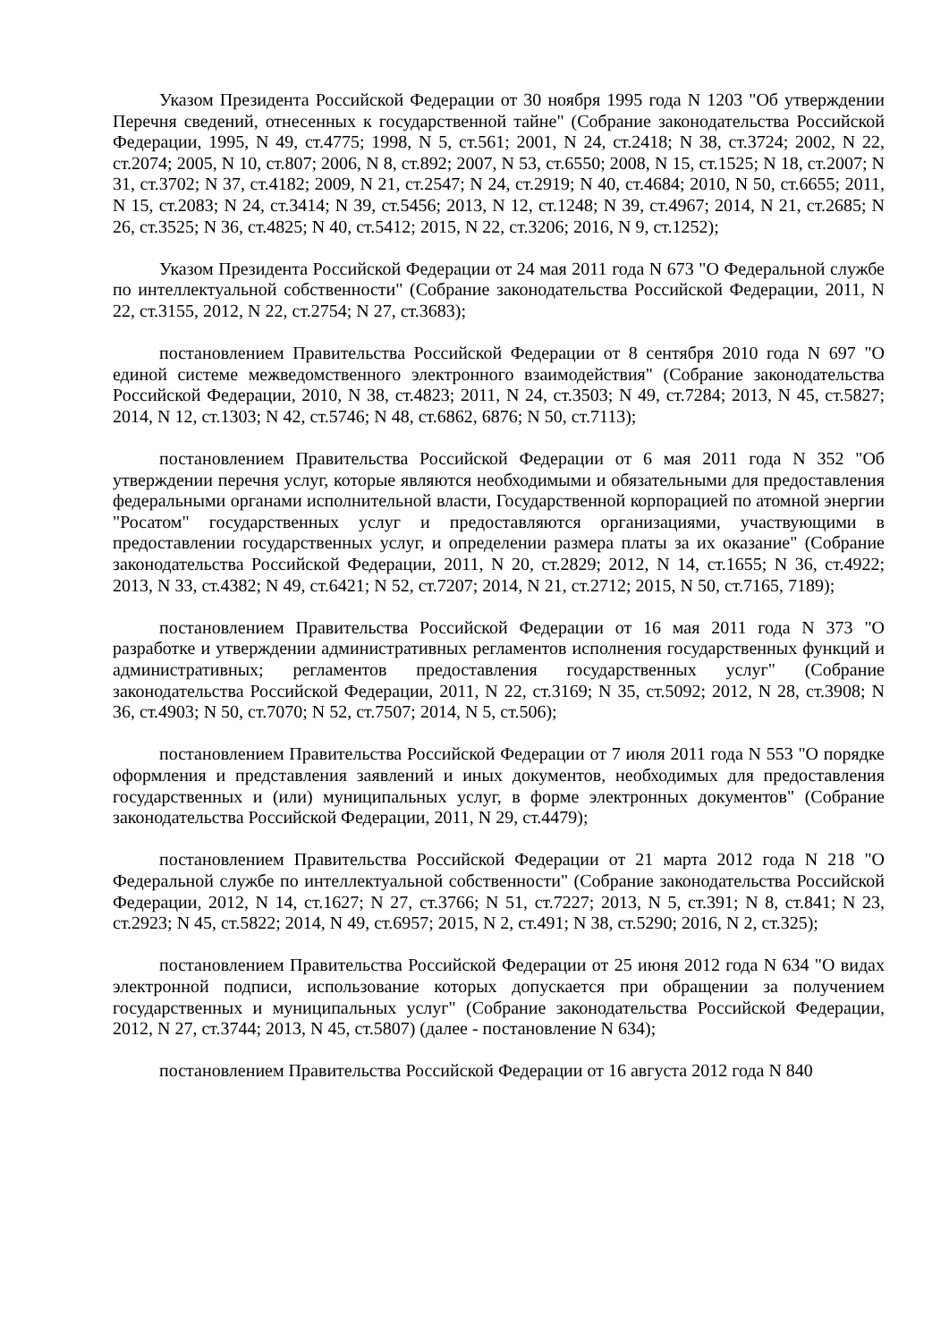Указом Президента Российской Федерации от 30 ноября 1995 года N 1203 "Об утверждении Перечня сведений, отнесенных к государственной тайне" (Собрание законодательства Российской Федерации, 1995, N 49, ст.4775; 1998, N 5, ст.561; 2001, N 24, ст.2418; N 38, ст.3724; 2002, N 22, ст.2074; 2005, N 10, ст.807; 2006, N 8, ст.892; 2007, N 53, ст.6550; 2008, N 15, ст.1525; N 18, ст.2007; N 31, ст.3702; N 37, ст.4182; 2009, N 21, ст.2547; N 24, ст.2919; N 40, ст.4684; 2010, N 50, ст.6655; 2011, N 15, ст.2083; N 24, ст.3414; N 39, ст.5456; 2013, N 12, ст.1248; N 39, ст.4967; 2014, N 21, ст.2685; N 26, ст.3525; N 36, ст.4825; N 40, ст.5412; 2015, N 22, ст.3206; 2016, N 9, ст.1252);
Указом Президента Российской Федерации от 24 мая 2011 года N 673 "О Федеральной службе по интеллектуальной собственности" (Собрание законодательства Российской Федерации, 2011, N 22, ст.3155, 2012, N 22, ст.2754; N 27, ст.3683);
постановлением Правительства Российской Федерации от 8 сентября 2010 года N 697 "О единой системе межведомственного электронного взаимодействия" (Собрание законодательства Российской Федерации, 2010, N 38, ст.4823; 2011, N 24, ст.3503; N 49, ст.7284; 2013, N 45, ст.5827; 2014, N 12, ст.1303; N 42, ст.5746; N 48, ст.6862, 6876; N 50, ст.7113);
постановлением Правительства Российской Федерации от 6 мая 2011 года N 352 "Об утверждении перечня услуг, которые являются необходимыми и обязательными для предоставления федеральными органами исполнительной власти, Государственной корпорацией по атомной энергии "Росатом" государственных услуг и предоставляются организациями, участвующими в предоставлении государственных услуг, и определении размера платы за их оказание" (Собрание законодательства Российской Федерации, 2011, N 20, ст.2829; 2012, N 14, ст.1655; N 36, ст.4922; 2013, N 33, ст.4382; N 49, ст.6421; N 52, ст.7207; 2014, N 21, ст.2712; 2015, N 50, ст.7165, 7189);
постановлением Правительства Российской Федерации от 16 мая 2011 года N 373 "О разработке и утверждении административных регламентов исполнения государственных функций и административных; регламентов предоставления государственных услуг" (Собрание законодательства Российской Федерации, 2011, N 22, ст.3169; N 35, ст.5092; 2012, N 28, ст.3908; N 36, ст.4903; N 50, ст.7070; N 52, ст.7507; 2014, N 5, ст.506);
постановлением Правительства Российской Федерации от 7 июля 2011 года N 553 "О порядке оформления и представления заявлений и иных документов, необходимых для предоставления государственных и (или) муниципальных услуг, в форме электронных документов" (Собрание законодательства Российской Федерации, 2011, N 29, ст.4479);
постановлением Правительства Российской Федерации от 21 марта 2012 года N 218 "О Федеральной службе по интеллектуальной собственности" (Собрание законодательства Российской Федерации, 2012, N 14, ст.1627; N 27, ст.3766; N 51, ст.7227; 2013, N 5, ст.391; N 8, ст.841; N 23, ст.2923; N 45, ст.5822; 2014, N 49, ст.6957; 2015, N 2, ст.491; N 38, ст.5290; 2016, N 2, ст.325);
постановлением Правительства Российской Федерации от 25 июня 2012 года N 634 "О видах электронной подписи, использование которых допускается при обращении за получением государственных и муниципальных услуг" (Собрание законодательства Российской Федерации, 2012, N 27, ст.3744; 2013, N 45, ст.5807) (далее - постановление N 634);
постановлением Правительства Российской Федерации от 16 августа 2012 года N 840